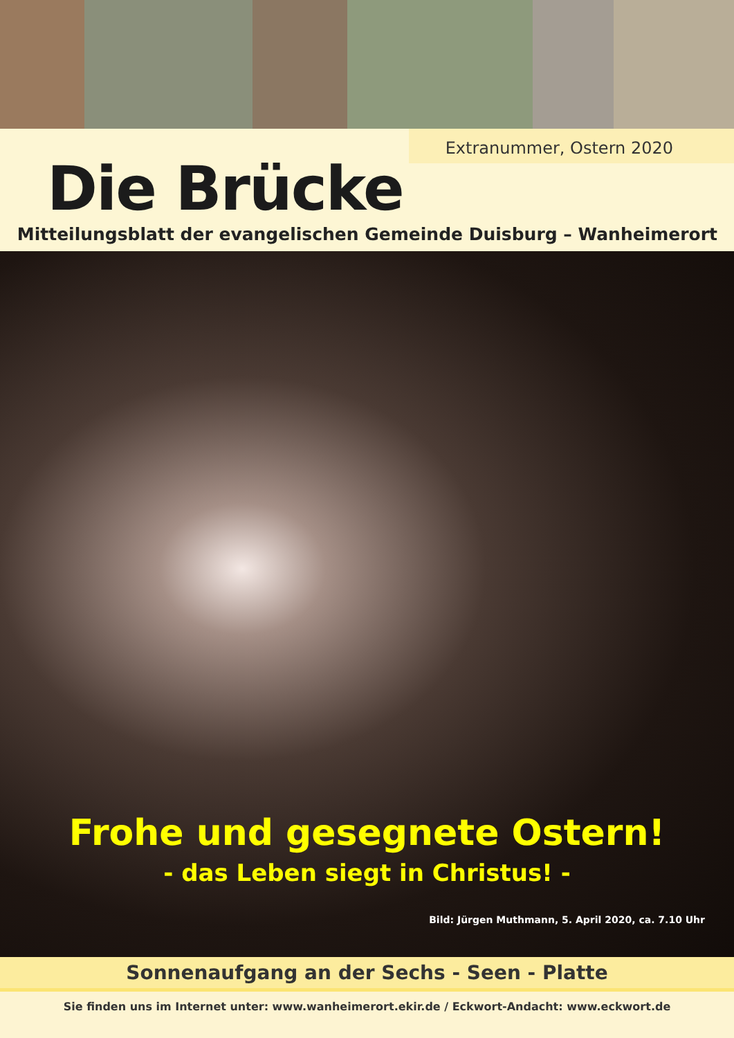Extranummer, Ostern 2020
Die Brücke
Mitteilungsblatt der evangelischen Gemeinde Duisburg – Wanheimerort
Frohe und gesegnete Ostern!
- das Leben siegt in Christus! -
Bild: Jürgen Muthmann, 5. April 2020, ca. 7.10 Uhr
Sonnenaufgang an der Sechs - Seen - Platte
Sie finden uns im Internet unter: www.wanheimerort.ekir.de / Eckwort-Andacht: www.eckwort.de